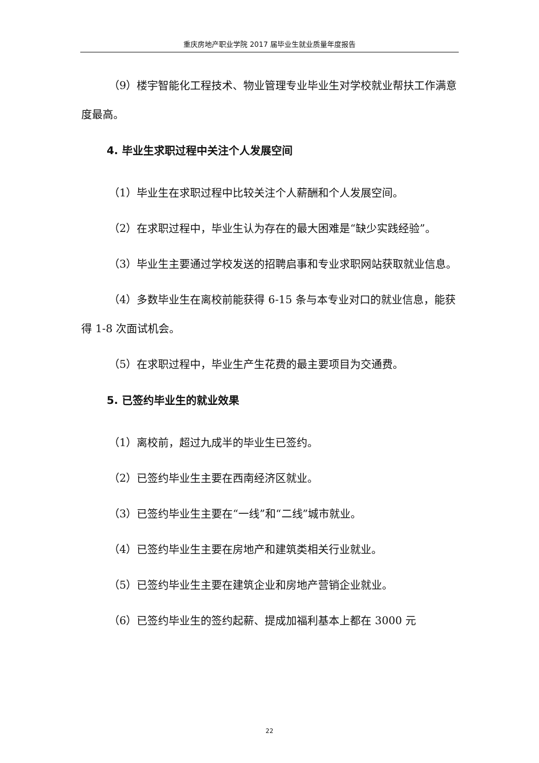重庆房地产职业学院 2017 届毕业生就业质量年度报告
（9）楼宇智能化工程技术、物业管理专业毕业生对学校就业帮扶工作满意度最高。
4. 毕业生求职过程中关注个人发展空间
（1）毕业生在求职过程中比较关注个人薪酬和个人发展空间。
（2）在求职过程中，毕业生认为存在的最大困难是“缺少实践经验”。
（3）毕业生主要通过学校发送的招聘启事和专业求职网站获取就业信息。
（4）多数毕业生在离校前能获得 6-15 条与本专业对口的就业信息，能获得 1-8 次面试机会。
（5）在求职过程中，毕业生产生花费的最主要项目为交通费。
5. 已签约毕业生的就业效果
（1）离校前，超过九成半的毕业生已签约。
（2）已签约毕业生主要在西南经济区就业。
（3）已签约毕业生主要在“一线”和“二线”城市就业。
（4）已签约毕业生主要在房地产和建筑类相关行业就业。
（5）已签约毕业生主要在建筑企业和房地产营销企业就业。
（6）已签约毕业生的签约起薪、提成加福利基本上都在 3000 元
22